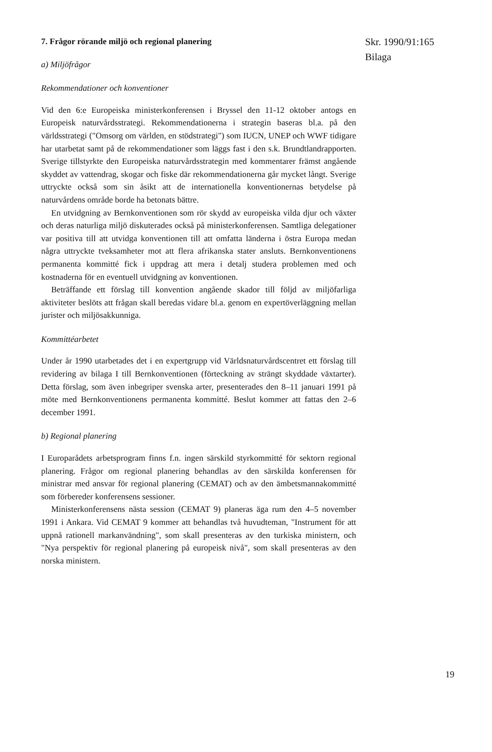Skr. 1990/91:165
Bilaga
7. Frågor rörande miljö och regional planering
a) Miljöfrågor
Rekommendationer och konventioner
Vid den 6:e Europeiska ministerkonferensen i Bryssel den 11-12 oktober antogs en Europeisk naturvårdsstrategi. Rekommendationerna i strategin baseras bl.a. på den världsstrategi ("Omsorg om världen, en stödstrategi") som IUCN, UNEP och WWF tidigare har utarbetat samt på de rekommendationer som läggs fast i den s.k. Brundtlandrapporten. Sverige tillstyrkte den Europeiska naturvårdsstrategin med kommentarer främst angående skyddet av vattendrag, skogar och fiske där rekommendationerna går mycket långt. Sverige uttryckte också som sin åsikt att de internationella konventionernas betydelse på naturvårdens område borde ha betonats bättre.
En utvidgning av Bernkonventionen som rör skydd av europeiska vilda djur och växter och deras naturliga miljö diskuterades också på ministerkonferensen. Samtliga delegationer var positiva till att utvidga konventionen till att omfatta länderna i östra Europa medan några uttryckte tveksamheter mot att flera afrikanska stater ansluts. Bernkonventionens permanenta kommitté fick i uppdrag att mera i detalj studera problemen med och kostnaderna för en eventuell utvidgning av konventionen.
Beträffande ett förslag till konvention angående skador till följd av miljöfarliga aktiviteter beslöts att frågan skall beredas vidare bl.a. genom en expertöverläggning mellan jurister och miljösakkunniga.
Kommittéarbetet
Under år 1990 utarbetades det i en expertgrupp vid Världsnaturvårdscentret ett förslag till revidering av bilaga I till Bernkonventionen (förteckning av strängt skyddade växtarter). Detta förslag, som även inbegriper svenska arter, presenterades den 8–11 januari 1991 på möte med Bernkonventionens permanenta kommitté. Beslut kommer att fattas den 2–6 december 1991.
b) Regional planering
I Europarådets arbetsprogram finns f.n. ingen särskild styrkommitté för sektorn regional planering. Frågor om regional planering behandlas av den särskilda konferensen för ministrar med ansvar för regional planering (CEMAT) och av den ämbetsmannakommitté som förbereder konferensens sessioner.
Ministerkonferensens nästa session (CEMAT 9) planeras äga rum den 4–5 november 1991 i Ankara. Vid CEMAT 9 kommer att behandlas två huvudteman, "Instrument för att uppnå rationell markanvändning", som skall presenteras av den turkiska ministern, och "Nya perspektiv för regional planering på europeisk nivå", som skall presenteras av den norska ministern.
19